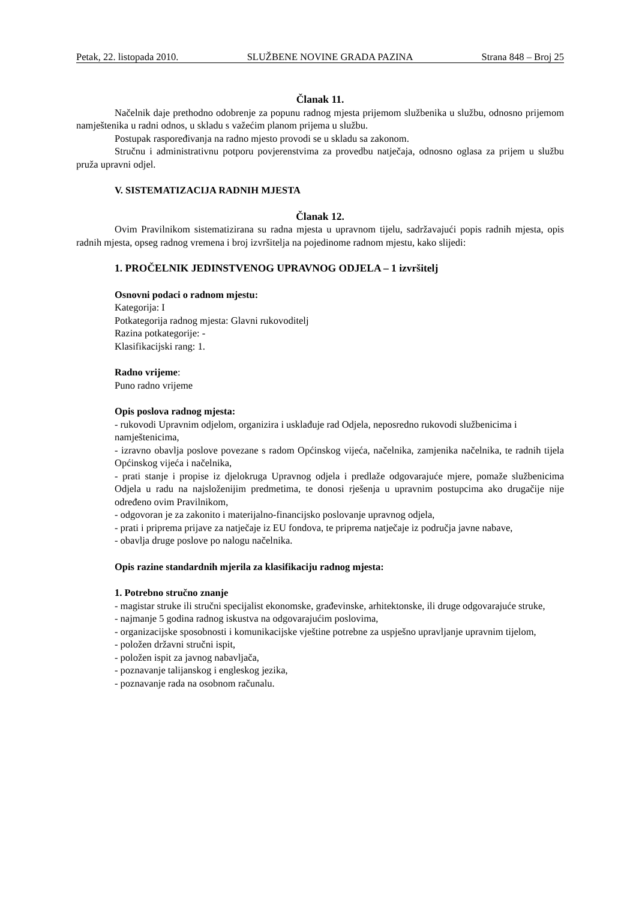Petak, 22. listopada 2010. SLUŽBENE NOVINE GRADA PAZINA Strana 848 – Broj 25
Članak 11.
Načelnik daje prethodno odobrenje za popunu radnog mjesta prijemom službenika u službu, odnosno prijemom namještenika u radni odnos, u skladu s važećim planom prijema u službu.
Postupak raspoređivanja na radno mjesto provodi se u skladu sa zakonom.
Stručnu i administrativnu potporu povjerenstvima za provedbu natječaja, odnosno oglasa za prijem u službu pruža upravni odjel.
V. SISTEMATIZACIJA RADNIH MJESTA
Članak 12.
Ovim Pravilnikom sistematizirana su radna mjesta u upravnom tijelu, sadržavajući popis radnih mjesta, opis radnih mjesta, opseg radnog vremena i broj izvršitelja na pojedinome radnom mjestu, kako slijedi:
1. PROČELNIK JEDINSTVENOG UPRAVNOG ODJELA – 1 izvršitelj
Osnovni podaci o radnom mjestu:
Kategorija: I
Potkategorija radnog mjesta: Glavni rukovoditelj
Razina potkategorije: -
Klasifikacijski rang: 1.
Radno vrijeme:
Puno radno vrijeme
Opis poslova radnog mjesta:
- rukovodi Upravnim odjelom, organizira i usklađuje rad Odjela, neposredno rukovodi službenicima i namještenicima,
- izravno obavlja poslove povezane s radom Općinskog vijeća, načelnika, zamjenika načelnika, te radnih tijela Općinskog vijeća i načelnika,
- prati stanje i propise iz djelokruga Upravnog odjela i predlaže odgovarajuće mjere, pomaže službenicima Odjela u radu na najsloženijim predmetima, te donosi rješenja u upravnim postupcima ako drugačije nije određeno ovim Pravilnikom,
- odgovoran je za zakonito i materijalno-financijsko poslovanje upravnog odjela,
- prati i priprema prijave za natječaje iz EU fondova, te priprema natječaje iz područja javne nabave,
- obavlja druge poslove po nalogu načelnika.
Opis razine standardnih mjerila za klasifikaciju radnog mjesta:
1. Potrebno stručno znanje
- magistar struke ili stručni specijalist ekonomske, građevinske, arhitektonske, ili druge odgovarajuće struke,
- najmanje 5 godina radnog iskustva na odgovarajućim poslovima,
- organizacijske sposobnosti i komunikacijske vještine potrebne za uspješno upravljanje upravnim tijelom,
- položen državni stručni ispit,
- položen ispit za javnog nabavljača,
- poznavanje talijanskog i engleskog jezika,
- poznavanje rada na osobnom računalu.